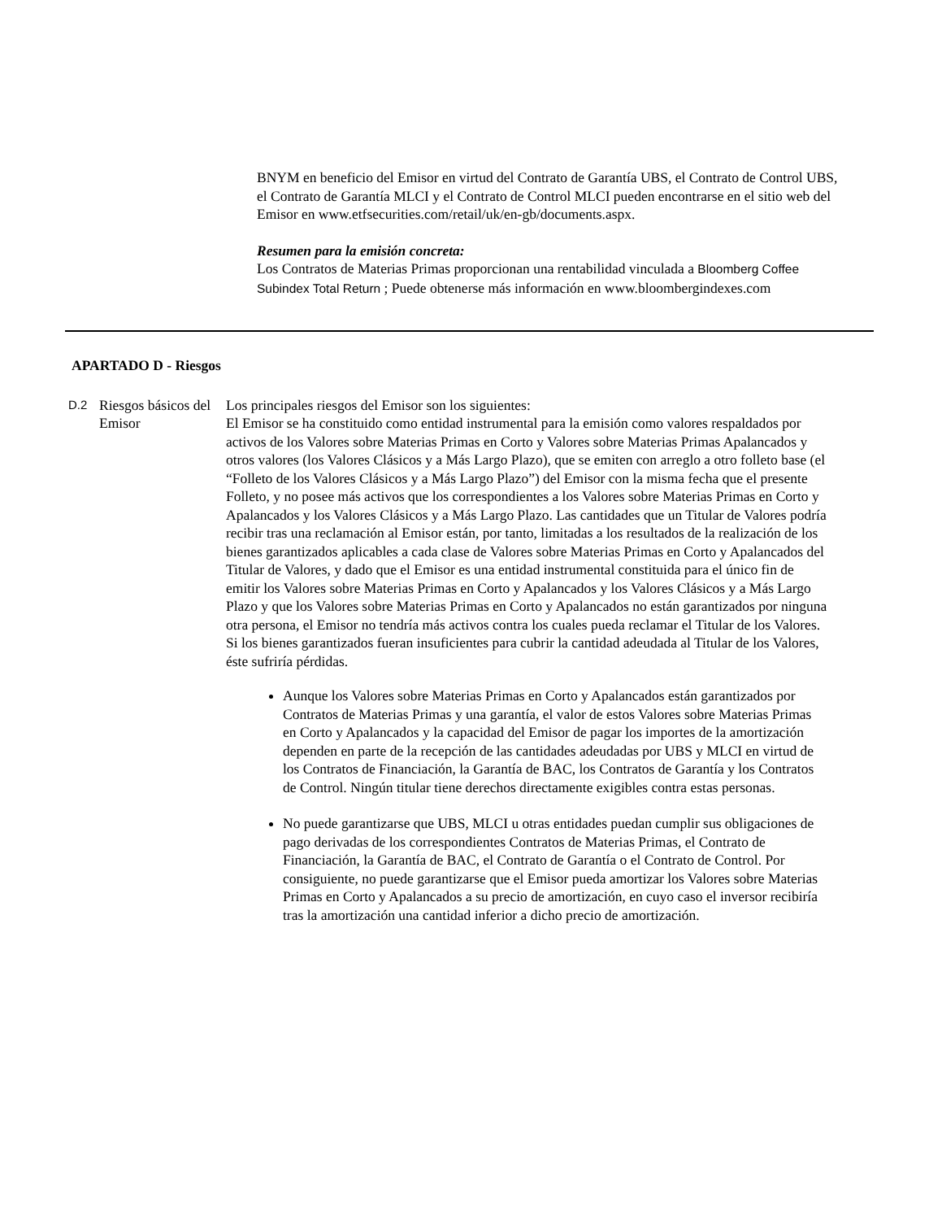BNYM en beneficio del Emisor en virtud del Contrato de Garantía UBS, el Contrato de Control UBS, el Contrato de Garantía MLCI y el Contrato de Control MLCI pueden encontrarse en el sitio web del Emisor en www.etfsecurities.com/retail/uk/en-gb/documents.aspx.
Resumen para la emisión concreta:
Los Contratos de Materias Primas proporcionan una rentabilidad vinculada a Bloomberg Coffee Subindex Total Return ; Puede obtenerse más información en www.bloombergindexes.com
APARTADO D - Riesgos
D.2
Riesgos básicos del Emisor
Los principales riesgos del Emisor son los siguientes:
El Emisor se ha constituido como entidad instrumental para la emisión como valores respaldados por activos de los Valores sobre Materias Primas en Corto y Valores sobre Materias Primas Apalancados y otros valores (los Valores Clásicos y a Más Largo Plazo), que se emiten con arreglo a otro folleto base (el “Folleto de los Valores Clásicos y a Más Largo Plazo”) del Emisor con la misma fecha que el presente Folleto, y no posee más activos que los correspondientes a los Valores sobre Materias Primas en Corto y Apalancados y los Valores Clásicos y a Más Largo Plazo. Las cantidades que un Titular de Valores podría recibir tras una reclamación al Emisor están, por tanto, limitadas a los resultados de la realización de los bienes garantizados aplicables a cada clase de Valores sobre Materias Primas en Corto y Apalancados del Titular de Valores, y dado que el Emisor es una entidad instrumental constituida para el único fin de emitir los Valores sobre Materias Primas en Corto y Apalancados y los Valores Clásicos y a Más Largo Plazo y que los Valores sobre Materias Primas en Corto y Apalancados no están garantizados por ninguna otra persona, el Emisor no tendría más activos contra los cuales pueda reclamar el Titular de los Valores. Si los bienes garantizados fueran insuficientes para cubrir la cantidad adeudada al Titular de los Valores, éste sufriría pérdidas.
Aunque los Valores sobre Materias Primas en Corto y Apalancados están garantizados por Contratos de Materias Primas y una garantía, el valor de estos Valores sobre Materias Primas en Corto y Apalancados y la capacidad del Emisor de pagar los importes de la amortización dependen en parte de la recepción de las cantidades adeudadas por UBS y MLCI en virtud de los Contratos de Financiación, la Garantía de BAC, los Contratos de Garantía y los Contratos de Control. Ningún titular tiene derechos directamente exigibles contra estas personas.
No puede garantizarse que UBS, MLCI u otras entidades puedan cumplir sus obligaciones de pago derivadas de los correspondientes Contratos de Materias Primas, el Contrato de Financiación, la Garantía de BAC, el Contrato de Garantía o el Contrato de Control. Por consiguiente, no puede garantizarse que el Emisor pueda amortizar los Valores sobre Materias Primas en Corto y Apalancados a su precio de amortización, en cuyo caso el inversor recibiría tras la amortización una cantidad inferior a dicho precio de amortización.